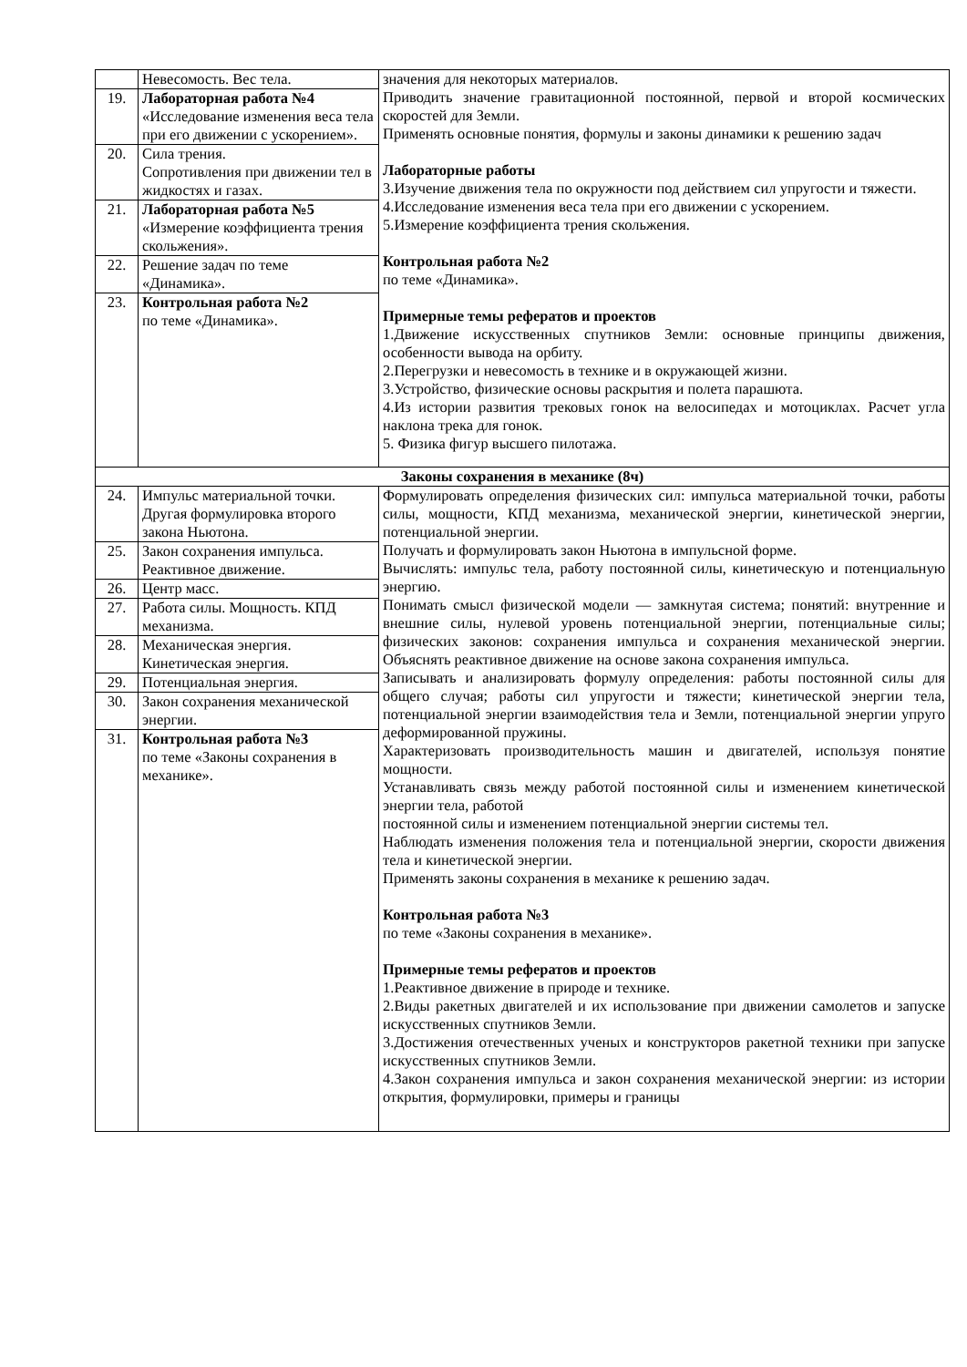| | Невесомость. Вес тела. | значения для некоторых материалов. Приводить значение гравитационной постоянной, первой и второй космических скоростей для Земли. Применять основные понятия, формулы и законы динамики к решению задач Лабораторные работы 3.Изучение движения тела по окружности под действием сил упругости и тяжести. 4.Исследование изменения веса тела при его движении с ускорением. 5.Измерение коэффициента трения скольжения. Контрольная работа №2 по теме «Динамика». Примерные темы рефератов и проектов 1.Движение искусственных спутников Земли: основные принципы движения, особенности вывода на орбиту. 2.Перегрузки и невесомость в технике и в окружающей жизни. 3.Устройство, физические основы раскрытия и полета парашюта. 4.Из истории развития трековых гонок на велосипедах и мотоциклах. Расчет угла наклона трека для гонок. 5. Физика фигур высшего пилотажа. |
| 19. | Лабораторная работа №4 «Исследование изменения веса тела при его движении с ускорением». | |
| 20. | Сила трения. Сопротивления при движении тел в жидкостях и газах. | |
| 21. | Лабораторная работа №5 «Измерение коэффициента трения скольжения». | |
| 22. | Решение задач по теме «Динамика». | |
| 23. | Контрольная работа №2 по теме «Динамика». | |
| Законы сохранения в механике (8ч) | | |
| 24. | Импульс материальной точки. Другая формулировка второго закона Ньютона. | Формулировать определения физических сил: импульса материальной точки, работы силы, мощности, КПД механизма, механической энергии, кинетической энергии, потенциальной энергии. Получать и формулировать закон Ньютона в импульсной форме. Вычислять: импульс тела, работу постоянной силы, кинетическую и потенциальную энергию. Понимать смысл физической модели — замкнутая система; понятий: внутренние и внешние силы, нулевой уровень потенциальной энергии, потенциальные силы; физических законов: сохранения импульса и сохранения механической энергии. Объяснять реактивное движение на основе закона сохранения импульса. Записывать и анализировать формулу определения: работы постоянной силы для общего случая; работы сил упругости и тяжести; кинетической энергии тела, потенциальной энергии взаимодействия тела и Земли, потенциальной энергии упруго деформированной пружины. Характеризовать производительность машин и двигателей, используя понятие мощности. Устанавливать связь между работой постоянной силы и изменением кинетической энергии тела, работой постоянной силы и изменением потенциальной энергии системы тел. Наблюдать изменения положения тела и потенциальной энергии, скорости движения тела и кинетической энергии. Применять законы сохранения в механике к решению задач. Контрольная работа №3 по теме «Законы сохранения в механике». Примерные темы рефератов и проектов 1.Реактивное движение в природе и технике. 2.Виды ракетных двигателей и их использование при движении самолетов и запуске искусственных спутников Земли. 3.Достижения отечественных ученых и конструкторов ракетной техники при запуске искусственных спутников Земли. 4.Закон сохранения импульса и закон сохранения механической энергии: из истории открытия, формулировки, примеры и границы |
| 25. | Закон сохранения импульса. Реактивное движение. | |
| 26. | Центр масс. | |
| 27. | Работа силы. Мощность. КПД механизма. | |
| 28. | Механическая энергия. Кинетическая энергия. | |
| 29. | Потенциальная энергия. | |
| 30. | Закон сохранения механической энергии. | |
| 31. | Контрольная работа №3 по теме «Законы сохранения в механике». | |